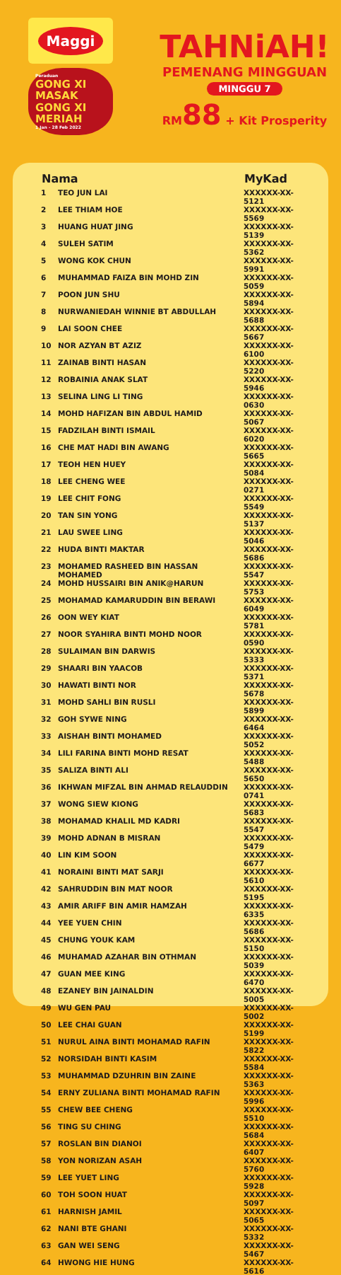Maggi
Peraduan
GONG XI MASAK GONG XI MERIAH
1 Jan - 28 Feb 2022
TAHNiAH!
PEMENANG MINGGUAN
MINGGU 7
RM88 + Kit Prosperity
| Nama | | MyKad |
| --- | --- | --- |
| 1 | TEO JUN LAI | XXXXXX-XX-5121 |
| 2 | LEE THIAM HOE | XXXXXX-XX-5569 |
| 3 | HUANG HUAT JING | XXXXXX-XX-5139 |
| 4 | SULEH SATIM | XXXXXX-XX-5362 |
| 5 | WONG KOK CHUN | XXXXXX-XX-5991 |
| 6 | MUHAMMAD FAIZA BIN MOHD ZIN | XXXXXX-XX-5059 |
| 7 | POON JUN SHU | XXXXXX-XX-5894 |
| 8 | NURWANIEDAH WINNIE BT ABDULLAH | XXXXXX-XX-5688 |
| 9 | LAI SOON CHEE | XXXXXX-XX-5667 |
| 10 | NOR AZYAN BT AZIZ | XXXXXX-XX-6100 |
| 11 | ZAINAB BINTI HASAN | XXXXXX-XX-5220 |
| 12 | ROBAINIA ANAK SLAT | XXXXXX-XX-5946 |
| 13 | SELINA LING LI TING | XXXXXX-XX-0630 |
| 14 | MOHD HAFIZAN BIN ABDUL HAMID | XXXXXX-XX-5067 |
| 15 | FADZILAH BINTI ISMAIL | XXXXXX-XX-6020 |
| 16 | CHE MAT HADI BIN AWANG | XXXXXX-XX-5665 |
| 17 | TEOH HEN HUEY | XXXXXX-XX-5084 |
| 18 | LEE CHENG WEE | XXXXXX-XX-0271 |
| 19 | LEE CHIT FONG | XXXXXX-XX-5549 |
| 20 | TAN SIN YONG | XXXXXX-XX-5137 |
| 21 | LAU SWEE LING | XXXXXX-XX-5046 |
| 22 | HUDA BINTI MAKTAR | XXXXXX-XX-5686 |
| 23 | MOHAMED RASHEED BIN HASSAN MOHAMED | XXXXXX-XX-5547 |
| 24 | MOHD HUSSAIRI BIN ANIK@HARUN | XXXXXX-XX-5753 |
| 25 | MOHAMAD KAMARUDDIN BIN BERAWI | XXXXXX-XX-6049 |
| 26 | OON WEY KIAT | XXXXXX-XX-5781 |
| 27 | NOOR SYAHIRA BINTI MOHD NOOR | XXXXXX-XX-0590 |
| 28 | SULAIMAN BIN DARWIS | XXXXXX-XX-5333 |
| 29 | SHAARI BIN YAACOB | XXXXXX-XX-5371 |
| 30 | HAWATI BINTI NOR | XXXXXX-XX-5678 |
| 31 | MOHD SAHLI BIN RUSLI | XXXXXX-XX-5899 |
| 32 | GOH SYWE NING | XXXXXX-XX-6464 |
| 33 | AISHAH BINTI MOHAMED | XXXXXX-XX-5052 |
| 34 | LILI FARINA BINTI MOHD RESAT | XXXXXX-XX-5488 |
| 35 | SALIZA BINTI ALI | XXXXXX-XX-5650 |
| 36 | IKHWAN MIFZAL BIN AHMAD RELAUDDIN | XXXXXX-XX-0741 |
| 37 | WONG SIEW KIONG | XXXXXX-XX-5683 |
| 38 | MOHAMAD KHALIL MD KADRI | XXXXXX-XX-5547 |
| 39 | MOHD ADNAN B MISRAN | XXXXXX-XX-5479 |
| 40 | LIN KIM SOON | XXXXXX-XX-6677 |
| 41 | NORAINI BINTI MAT SARJI | XXXXXX-XX-5610 |
| 42 | SAHRUDDIN BIN MAT NOOR | XXXXXX-XX-5195 |
| 43 | AMIR ARIFF BIN AMIR HAMZAH | XXXXXX-XX-6335 |
| 44 | YEE YUEN CHIN | XXXXXX-XX-5686 |
| 45 | CHUNG YOUK KAM | XXXXXX-XX-5150 |
| 46 | MUHAMAD AZAHAR BIN OTHMAN | XXXXXX-XX-5039 |
| 47 | GUAN MEE KING | XXXXXX-XX-6470 |
| 48 | EZANEY BIN JAINALDIN | XXXXXX-XX-5005 |
| 49 | WU GEN PAU | XXXXXX-XX-5002 |
| 50 | LEE CHAI GUAN | XXXXXX-XX-5199 |
| 51 | NURUL AINA BINTI MOHAMAD RAFIN | XXXXXX-XX-5822 |
| 52 | NORSIDAH BINTI KASIM | XXXXXX-XX-5584 |
| 53 | MUHAMMAD DZUHRIN BIN ZAINE | XXXXXX-XX-5363 |
| 54 | ERNY ZULIANA BINTI MOHAMAD RAFIN | XXXXXX-XX-5996 |
| 55 | CHEW BEE CHENG | XXXXXX-XX-5510 |
| 56 | TING SU CHING | XXXXXX-XX-5684 |
| 57 | ROSLAN BIN DIANOI | XXXXXX-XX-6407 |
| 58 | YON NORIZAN ASAH | XXXXXX-XX-5760 |
| 59 | LEE YUET LING | XXXXXX-XX-5928 |
| 60 | TOH SOON HUAT | XXXXXX-XX-5097 |
| 61 | HARNISH JAMIL | XXXXXX-XX-5065 |
| 62 | NANI BTE GHANI | XXXXXX-XX-5332 |
| 63 | GAN WEI SENG | XXXXXX-XX-5467 |
| 64 | HWONG HIE HUNG | XXXXXX-XX-5616 |